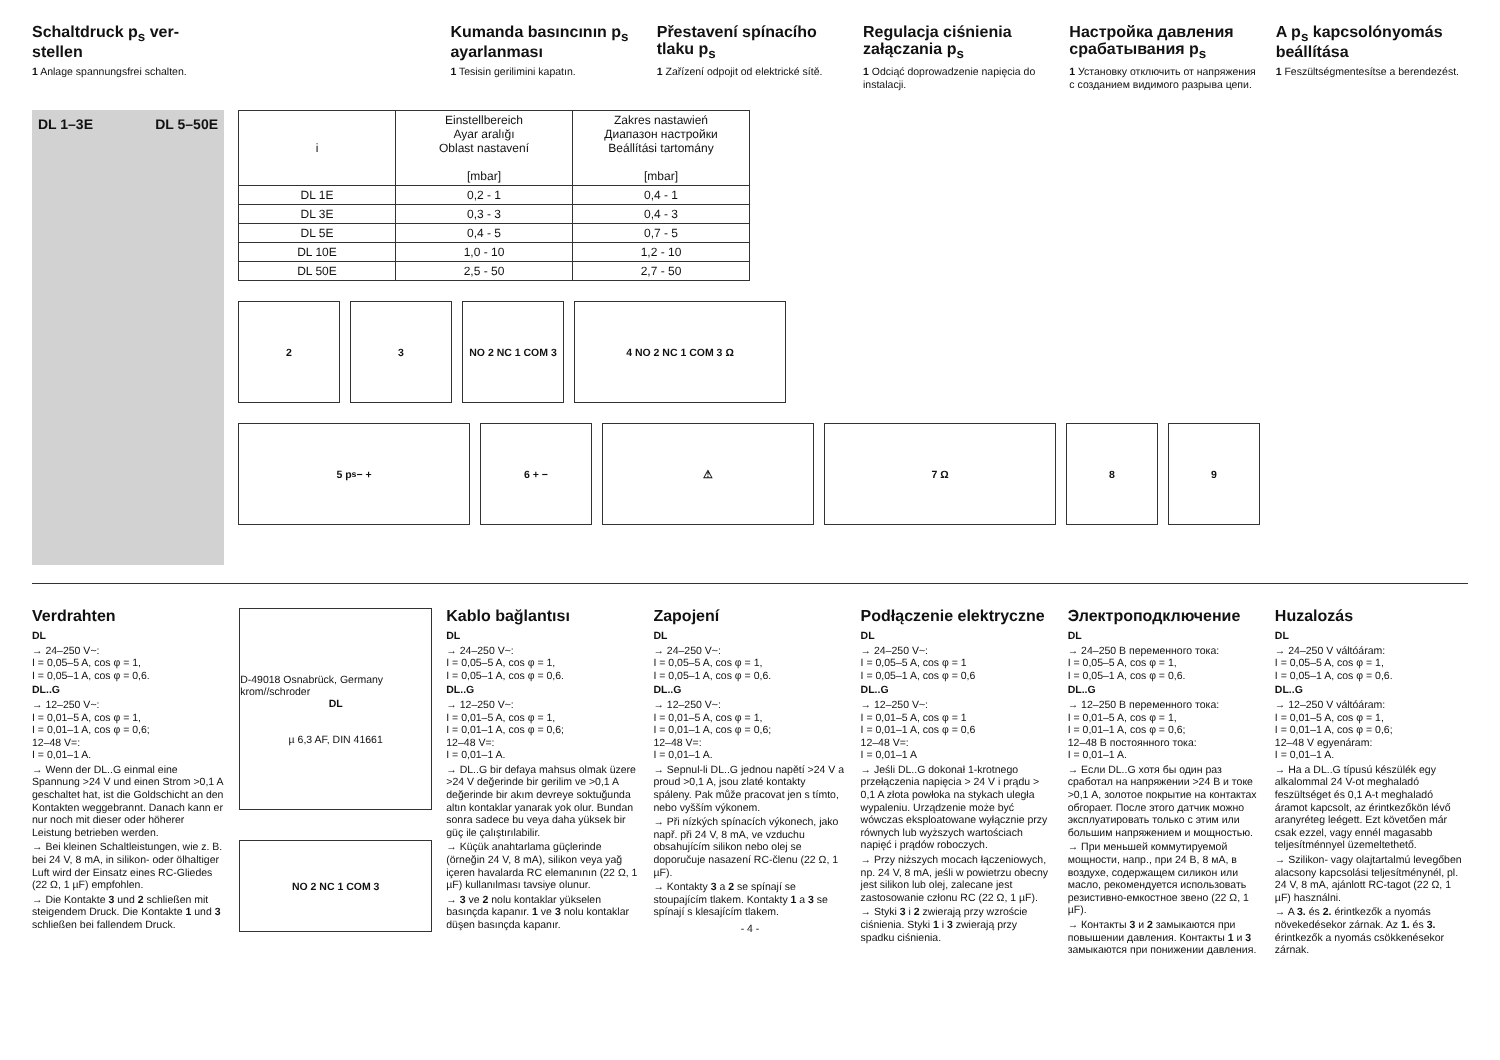Schaltdruck p<sub>s</sub> ver-
stellen
1 Anlage spannungsfrei schalten.
Kumanda basıncının p<sub>s</sub> ayarlanması
1 Tesisin gerilimini kapatın.
Přestavení spínacího tlaku p<sub>s</sub>
1 Zařízení odpojit od elektrické sítě.
Regulacja ciśnienia załączania p<sub>s</sub>
1 Odciąć doprowadzenie napięcia do instalacji.
Настройка давления срабатывания p<sub>s</sub>
1 Установку отключить от напряжения с созданием видимого разрыва цепи.
A p<sub>s</sub> kapcsolónyomás beállítása
1 Feszültségmentesítse a berendezést.
DL 1–3E DL 5–50E
| i | Einstellbereich Ayar aralığı Oblast nastavení [mbar] | Zakres nastawień Диапазон настройки Beállítási tartomány [mbar] |
| --- | --- | --- |
| DL 1E | 0,2 - 1 | 0,4 - 1 |
| DL 3E | 0,3 - 3 | 0,4 - 3 |
| DL 5E | 0,4 - 5 | 0,7 - 5 |
| DL 10E | 1,0 - 10 | 1,2 - 10 |
| DL 50E | 2,5 - 50 | 2,7 - 50 |
2 3 NO 2 NC 1 COM 3 4 NO 2 NC 1 COM 3 Ω
5 p<sub>s</sub> − + 6 + − ⚠ 7 Ω 8 9
Verdrahten
DL
→ 24–250 V~:
I = 0,05–5 A, cos φ = 1,
I = 0,05–1 A, cos φ = 0,6.
DL..G
→ 12–250 V~:
I = 0,01–5 A, cos φ = 1,
I = 0,01–1 A, cos φ = 0,6;
12–48 V=:
I = 0,01–1 A.
→ Wenn der DL..G einmal eine Spannung >24 V und einen Strom >0,1 A geschaltet hat, ist die Goldschicht an den Kontakten weggebrannt. Danach kann er nur noch mit dieser oder höherer Leistung betrieben werden.
→ Bei kleinen Schaltleistungen, wie z. B. bei 24 V, 8 mA, in silikon- oder ölhaltiger Luft wird der Einsatz eines RC-Gliedes (22 Ω, 1 µF) empfohlen.
→ Die Kontakte 3 und 2 schließen mit steigendem Druck. Die Kontakte 1 und 3 schließen bei fallendem Druck.
D-49018 Osnabrück, Germany krom//schroder
DL
µ 6,3 AF, DIN 41661
NO 2 NC 1 COM 3
Kablo bağlantısı
DL
→ 24–250 V~:
I = 0,05–5 A, cos φ = 1,
I = 0,05–1 A, cos φ = 0,6.
DL..G
→ 12–250 V~:
I = 0,01–5 A, cos φ = 1,
I = 0,01–1 A, cos φ = 0,6;
12–48 V=:
I = 0,01–1 A.
→ DL..G bir defaya mahsus olmak üzere >24 V değerinde bir gerilim ve >0,1 A değerinde bir akım devreye soktuğunda altın kontaklar yanarak yok olur. Bundan sonra sadece bu veya daha yüksek bir güç ile çalıştırılabilir.
→ Küçük anahtarlama güçlerinde (örneğin 24 V, 8 mA), silikon veya yağ içeren havalarda RC elemanının (22 Ω, 1 µF) kullanılması tavsiye olunur.
→ 3 ve 2 nolu kontaklar yükselen basınçda kapanır. 1 ve 3 nolu kontaklar düşen basınçda kapanır.
Zapojení
DL
→ 24–250 V~:
I = 0,05–5 A, cos φ = 1,
I = 0,05–1 A, cos φ = 0,6.
DL..G
→ 12–250 V~:
I = 0,01–5 A, cos φ = 1,
I = 0,01–1 A, cos φ = 0,6;
12–48 V=:
I = 0,01–1 A.
→ Sepnul-li DL..G jednou napětí >24 V a proud >0,1 A, jsou zlaté kontakty spáleny. Pak může pracovat jen s tímto, nebo vyšším výkonem.
→ Při nízkých spínacích výkonech, jako např. při 24 V, 8 mA, ve vzduchu obsahujícím silikon nebo olej se doporučuje nasazení RC-členu (22 Ω, 1 µF).
→ Kontakty 3 a 2 se spínají se stoupajícím tlakem. Kontakty 1 a 3 se spínají s klesajícím tlakem.
- 4 -
Podłączenie elektryczne
DL
→ 24–250 V~:
I = 0,05–5 A, cos φ = 1
I = 0,05–1 A, cos φ = 0,6
DL..G
→ 12–250 V~:
I = 0,01–5 A, cos φ = 1
I = 0,01–1 A, cos φ = 0,6
12–48 V=:
I = 0,01–1 A
→ Jeśli DL..G dokonał 1-krotnego przełączenia napięcia > 24 V i prądu > 0,1 A złota powłoka na stykach uległa wypaleniu. Urządzenie może być wówczas eksploatowane wyłącznie przy równych lub wyższych wartościach napięć i prądów roboczych.
→ Przy niższych mocach łączeniowych, np. 24 V, 8 mA, jeśli w powietrzu obecny jest silikon lub olej, zalecane jest zastosowanie członu RC (22 Ω, 1 µF).
→ Styki 3 i 2 zwierają przy wzroście ciśnienia. Styki 1 i 3 zwierają przy spadku ciśnienia.
Электроподключение
DL
→ 24–250 В переменного тока:
I = 0,05–5 A, cos φ = 1,
I = 0,05–1 A, cos φ = 0,6.
DL..G
→ 12–250 В переменного тока:
I = 0,01–5 A, cos φ = 1,
I = 0,01–1 A, cos φ = 0,6;
12–48 В постоянного тока:
I = 0,01–1 A.
→ Если DL..G хотя бы один раз сработал на напряжении >24 В и токе >0,1 A, золотое покрытие на контактах обгорает. После этого датчик можно эксплуатировать только с этим или большим напряжением и мощностью.
→ При меньшей коммутируемой мощности, напр., при 24 В, 8 мА, в воздухе, содержащем силикон или масло, рекомендуется использовать резистивно-емкостное звено (22 Ω, 1 µF).
→ Контакты 3 и 2 замыкаются при повышении давления. Контакты 1 и 3 замыкаются при понижении давления.
Huzalozás
DL
→ 24–250 V váltóáram:
I = 0,05–5 A, cos φ = 1,
I = 0,05–1 A, cos φ = 0,6.
DL..G
→ 12–250 V váltóáram:
I = 0,01–5 A, cos φ = 1,
I = 0,01–1 A, cos φ = 0,6;
12–48 V egyenáram:
I = 0,01–1 A.
→ Ha a DL..G típusú készülék egy alkalommal 24 V-ot meghaladó feszültséget és 0,1 A-t meghaladó áramot kapcsolt, az érintkezőkön lévő aranyréteg leégett. Ezt követően már csak ezzel, vagy ennél magasabb teljesítménnyel üzemeltethető.
→ Szilikon- vagy olajtartalmú levegőben alacsony kapcsolási teljesítménynél, pl. 24 V, 8 mA, ajánlott RC-tagot (22 Ω, 1 µF) használni.
→ A 3. és 2. érintkezők a nyomás növekedésekor zárnak. Az 1. és 3. érintkezők a nyomás csökkenésekor zárnak.